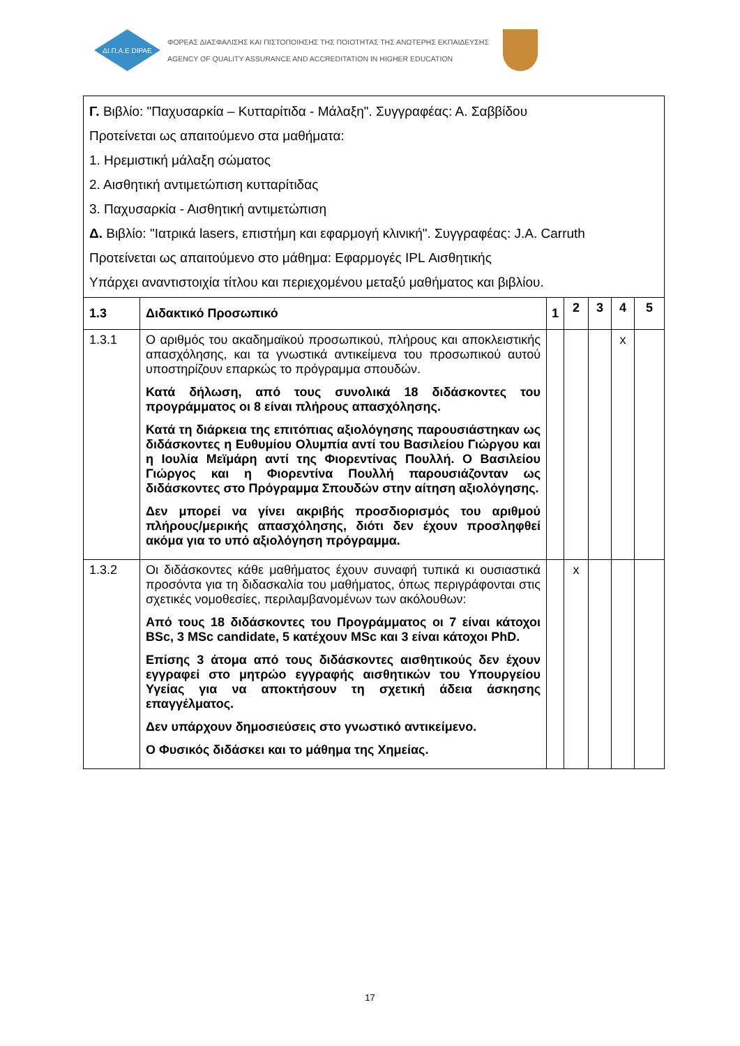ΔΙ.Π.Α.Ε DIPAE
ΦΟΡΕΑΣ ΔΙΑΣΦΑΛΙΣΗΣ ΚΑΙ ΠΙΣΤΟΠΟΙΗΣΗΣ ΤΗΣ ΠΟΙΟΤΗΤΑΣ ΤΗΣ ΑΝΩΤΕΡΗΣ ΕΚΠΑΙΔΕΥΣΗΣ
AGENCY OF QUALITY ASSURANCE AND ACCREDITATION IN HIGHER EDUCATION
| Γ. Βιβλίο: "Παχυσαρκία – Κυτταρίτιδα - Μάλαξη". Συγγραφέας: Α. Σαββίδου Προτείνεται ως απαιτούμενο στα μαθήματα: 1. Ηρεμιστική μάλαξη σώματος 2. Αισθητική αντιμετώπιση κυτταρίτιδας 3. Παχυσαρκία - Αισθητική αντιμετώπιση Δ. Βιβλίο: "Ιατρικά lasers, επιστήμη και εφαρμογή κλινική". Συγγραφέας: J.A. Carruth Προτείνεται ως απαιτούμενο στο μάθημα: Εφαρμογές IPL Αισθητικής Υπάρχει αναντιστοιχία τίτλου και περιεχομένου μεταξύ μαθήματος και βιβλίου. | | | | | | |
| 1.3 | Διδακτικό Προσωπικό | 1 | 2 | 3 | 4 | 5 |
| 1.3.1 | Ο αριθμός του ακαδημαϊκού προσωπικού, πλήρους και αποκλειστικής απασχόλησης, και τα γνωστικά αντικείμενα του προσωπικού αυτού υποστηρίζουν επαρκώς το πρόγραμμα σπουδών. Κατά δήλωση, από τους συνολικά 18 διδάσκοντες του προγράμματος οι 8 είναι πλήρους απασχόλησης. Κατά τη διάρκεια της επιτόπιας αξιολόγησης παρουσιάστηκαν ως διδάσκοντες η Ευθυμίου Ολυμπία αντί του Βασιλείου Γιώργου και η Ιουλία Μεϊμάρη αντί της Φιορεντίνας Πουλλή. Ο Βασιλείου Γιώργος και η Φιορεντίνα Πουλλή παρουσιάζονταν ως διδάσκοντες στο Πρόγραμμα Σπουδών στην αίτηση αξιολόγησης. Δεν μπορεί να γίνει ακριβής προσδιορισμός του αριθμού πλήρους/μερικής απασχόλησης, διότι δεν έχουν προσληφθεί ακόμα για το υπό αξιολόγηση πρόγραμμα. | | | | x | |
| 1.3.2 | Οι διδάσκοντες κάθε μαθήματος έχουν συναφή τυπικά κι ουσιαστικά προσόντα για τη διδασκαλία του μαθήματος, όπως περιγράφονται στις σχετικές νομοθεσίες, περιλαμβανομένων των ακόλουθων: Από τους 18 διδάσκοντες του Προγράμματος οι 7 είναι κάτοχοι BSc, 3 MSc candidate, 5 κατέχουν MSc και 3 είναι κάτοχοι PhD. Επίσης 3 άτομα από τους διδάσκοντες αισθητικούς δεν έχουν εγγραφεί στο μητρώο εγγραφής αισθητικών του Υπουργείου Υγείας για να αποκτήσουν τη σχετική άδεια άσκησης επαγγέλματος. Δεν υπάρχουν δημοσιεύσεις στο γνωστικό αντικείμενο. Ο Φυσικός διδάσκει και το μάθημα της Χημείας. | | x | | | |
17